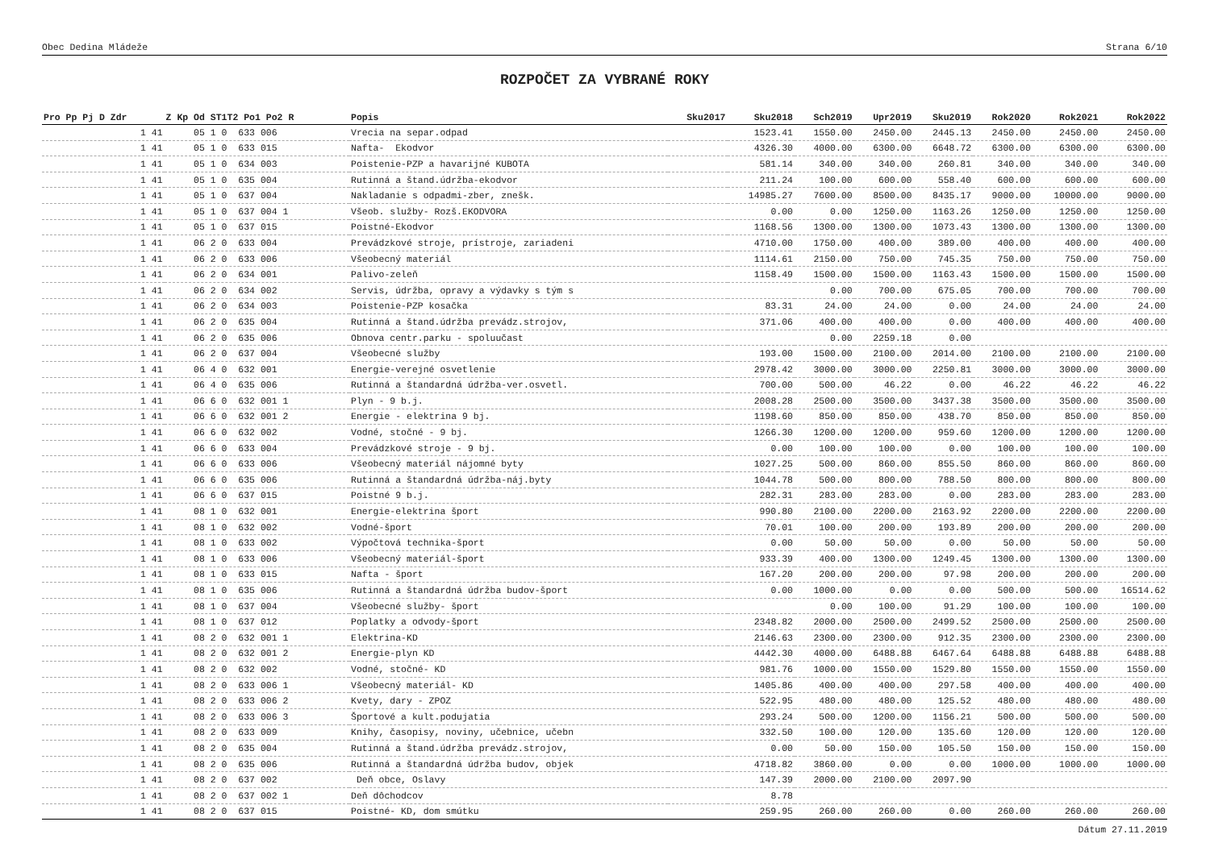Obec Dedina Mládeže Strana 6/10
ROZPOČET ZA VYBRANÉ ROKY
| Pro Pp Pj D Zdr | Z Kp Od ST1T2 Po1 Po2 R | Popis | Sku2017 | Sku2018 | Sch2019 | Upr2019 | Sku2019 | Rok2020 | Rok2021 | Rok2022 |
| --- | --- | --- | --- | --- | --- | --- | --- | --- | --- | --- |
| 1 41 | 05 1 0 633 006 | Vrecia na separ.odpad | | 1523.41 | 1550.00 | 2450.00 | 2445.13 | 2450.00 | 2450.00 | 2450.00 |
| 1 41 | 05 1 0 633 015 | Nafta- Ekodvor | | 4326.30 | 4000.00 | 6300.00 | 6648.72 | 6300.00 | 6300.00 | 6300.00 |
| 1 41 | 05 1 0 634 003 | Poistenie-PZP a havarijné KUBOTA | | 581.14 | 340.00 | 340.00 | 260.81 | 340.00 | 340.00 | 340.00 |
| 1 41 | 05 1 0 635 004 | Rutinná a štand.údržba-ekodvor | | 211.24 | 100.00 | 600.00 | 558.40 | 600.00 | 600.00 | 600.00 |
| 1 41 | 05 1 0 637 004 | Nakladanie s odpadmi-zber, znešk. | | 14985.27 | 7600.00 | 8500.00 | 8435.17 | 9000.00 | 10000.00 | 9000.00 |
| 1 41 | 05 1 0 637 004 1 | Všeob. služby- Rozš.EKODVORA | | 0.00 | 0.00 | 1250.00 | 1163.26 | 1250.00 | 1250.00 | 1250.00 |
| 1 41 | 05 1 0 637 015 | Poistné-Ekodvor | | 1168.56 | 1300.00 | 1300.00 | 1073.43 | 1300.00 | 1300.00 | 1300.00 |
| 1 41 | 06 2 0 633 004 | Prevádzkové stroje, prístroje, zariadeni | | 4710.00 | 1750.00 | 400.00 | 389.00 | 400.00 | 400.00 | 400.00 |
| 1 41 | 06 2 0 633 006 | Všeobecný materiál | | 1114.61 | 2150.00 | 750.00 | 745.35 | 750.00 | 750.00 | 750.00 |
| 1 41 | 06 2 0 634 001 | Palivo-zeleň | | 1158.49 | 1500.00 | 1500.00 | 1163.43 | 1500.00 | 1500.00 | 1500.00 |
| 1 41 | 06 2 0 634 002 | Servis, údržba, opravy a výdavky s tým s | | | 0.00 | 700.00 | 675.05 | 700.00 | 700.00 | 700.00 |
| 1 41 | 06 2 0 634 003 | Poistenie-PZP kosačka | | 83.31 | 24.00 | 24.00 | 0.00 | 24.00 | 24.00 | 24.00 |
| 1 41 | 06 2 0 635 004 | Rutinná a štand.údržba prevádz.strojov, | | 371.06 | 400.00 | 400.00 | 0.00 | 400.00 | 400.00 | 400.00 |
| 1 41 | 06 2 0 635 006 | Obnova centr.parku - spoluučast | | | 0.00 | 2259.18 | 0.00 | | | |
| 1 41 | 06 2 0 637 004 | Všeobecné služby | | 193.00 | 1500.00 | 2100.00 | 2014.00 | 2100.00 | 2100.00 | 2100.00 |
| 1 41 | 06 4 0 632 001 | Energie-verejné osvetlenie | | 2978.42 | 3000.00 | 3000.00 | 2250.81 | 3000.00 | 3000.00 | 3000.00 |
| 1 41 | 06 4 0 635 006 | Rutinná a štandardná údržba-ver.osvetl. | | 700.00 | 500.00 | 46.22 | 0.00 | 46.22 | 46.22 | 46.22 |
| 1 41 | 06 6 0 632 001 1 | Plyn - 9 b.j. | | 2008.28 | 2500.00 | 3500.00 | 3437.38 | 3500.00 | 3500.00 | 3500.00 |
| 1 41 | 06 6 0 632 001 2 | Energie - elektrina 9 bj. | | 1198.60 | 850.00 | 850.00 | 438.70 | 850.00 | 850.00 | 850.00 |
| 1 41 | 06 6 0 632 002 | Vodné, stočné - 9 bj. | | 1266.30 | 1200.00 | 1200.00 | 959.60 | 1200.00 | 1200.00 | 1200.00 |
| 1 41 | 06 6 0 633 004 | Prevádzkové stroje - 9 bj. | | 0.00 | 100.00 | 100.00 | 0.00 | 100.00 | 100.00 | 100.00 |
| 1 41 | 06 6 0 633 006 | Všeobecný materiál nájomné byty | | 1027.25 | 500.00 | 860.00 | 855.50 | 860.00 | 860.00 | 860.00 |
| 1 41 | 06 6 0 635 006 | Rutinná a štandardná údržba-náj.byty | | 1044.78 | 500.00 | 800.00 | 788.50 | 800.00 | 800.00 | 800.00 |
| 1 41 | 06 6 0 637 015 | Poistné 9 b.j. | | 282.31 | 283.00 | 283.00 | 0.00 | 283.00 | 283.00 | 283.00 |
| 1 41 | 08 1 0 632 001 | Energie-elektrina šport | | 990.80 | 2100.00 | 2200.00 | 2163.92 | 2200.00 | 2200.00 | 2200.00 |
| 1 41 | 08 1 0 632 002 | Vodné-šport | | 70.01 | 100.00 | 200.00 | 193.89 | 200.00 | 200.00 | 200.00 |
| 1 41 | 08 1 0 633 002 | Výpočtová technika-šport | | 0.00 | 50.00 | 50.00 | 0.00 | 50.00 | 50.00 | 50.00 |
| 1 41 | 08 1 0 633 006 | Všeobecný materiál-šport | | 933.39 | 400.00 | 1300.00 | 1249.45 | 1300.00 | 1300.00 | 1300.00 |
| 1 41 | 08 1 0 633 015 | Nafta - šport | | 167.20 | 200.00 | 200.00 | 97.98 | 200.00 | 200.00 | 200.00 |
| 1 41 | 08 1 0 635 006 | Rutinná a štandardná údržba budov-šport | | 0.00 | 1000.00 | 0.00 | 0.00 | 500.00 | 500.00 | 16514.62 |
| 1 41 | 08 1 0 637 004 | Všeobecné služby- šport | | | 0.00 | 100.00 | 91.29 | 100.00 | 100.00 | 100.00 |
| 1 41 | 08 1 0 637 012 | Poplatky a odvody-šport | | 2348.82 | 2000.00 | 2500.00 | 2499.52 | 2500.00 | 2500.00 | 2500.00 |
| 1 41 | 08 2 0 632 001 1 | Elektrina-KD | | 2146.63 | 2300.00 | 2300.00 | 912.35 | 2300.00 | 2300.00 | 2300.00 |
| 1 41 | 08 2 0 632 001 2 | Energie-plyn KD | | 4442.30 | 4000.00 | 6488.88 | 6467.64 | 6488.88 | 6488.88 | 6488.88 |
| 1 41 | 08 2 0 632 002 | Vodné, stočné- KD | | 981.76 | 1000.00 | 1550.00 | 1529.80 | 1550.00 | 1550.00 | 1550.00 |
| 1 41 | 08 2 0 633 006 1 | Všeobecný materiál- KD | | 1405.86 | 400.00 | 400.00 | 297.58 | 400.00 | 400.00 | 400.00 |
| 1 41 | 08 2 0 633 006 2 | Kvety, dary - ZPOZ | | 522.95 | 480.00 | 480.00 | 125.52 | 480.00 | 480.00 | 480.00 |
| 1 41 | 08 2 0 633 006 3 | Športové a kult.podujatia | | 293.24 | 500.00 | 1200.00 | 1156.21 | 500.00 | 500.00 | 500.00 |
| 1 41 | 08 2 0 633 009 | Knihy, časopisy, noviny, učebnice, učebn | | 332.50 | 100.00 | 120.00 | 135.60 | 120.00 | 120.00 | 120.00 |
| 1 41 | 08 2 0 635 004 | Rutinná a štand.údržba prevádz.strojov, | | 0.00 | 50.00 | 150.00 | 105.50 | 150.00 | 150.00 | 150.00 |
| 1 41 | 08 2 0 635 006 | Rutinná a štandardná údržba budov, objek | | 4718.82 | 3860.00 | 0.00 | 0.00 | 1000.00 | 1000.00 | 1000.00 |
| 1 41 | 08 2 0 637 002 | Deň obce, Oslavy | | 147.39 | 2000.00 | 2100.00 | 2097.90 | | | |
| 1 41 | 08 2 0 637 002 1 | Deň dôchodcov | | 8.78 | | | | | | |
| 1 41 | 08 2 0 637 015 | Poistné- KD, dom smútku | | 259.95 | 260.00 | 260.00 | 0.00 | 260.00 | 260.00 | 260.00 |
Dátum 27.11.2019